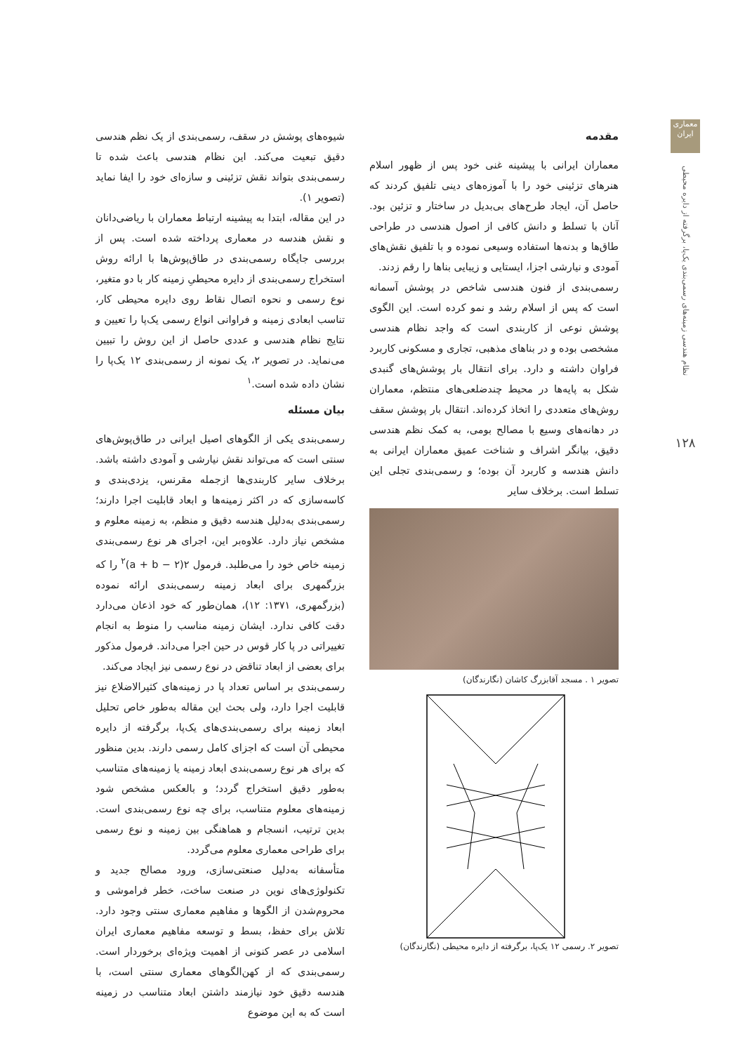معماری ایران
نظام هندسی زمینه‌های رسمی‌بندی یک‌پا، برگرفته از دایره محیطی
۱۲۸
مقدمه
معماران ایرانی با پیشینه غنی خود پس از ظهور اسلام هنرهای تزئینی خود را با آموزه‌های دینی تلفیق کردند که حاصل آن، ایجاد طرح‌های بی‌بدیل در ساختار و تزئین بود. آنان با تسلط و دانش کافی از اصول هندسی در طراحی طاق‌ها و بدنه‌ها استفاده وسیعی نموده و با تلفیق نقش‌های آمودی و نیارشی اجزا، ایستایی و زیبایی بناها را رقم زدند.
رسمی‌بندی از فنون هندسی شاخص در پوشش آسمانه است که پس از اسلام رشد و نمو کرده است. این الگوی پوشش نوعی از کاربندی است که واجد نظام هندسی مشخصی بوده و در بناهای مذهبی، تجاری و مسکونی کاربرد فراوان داشته و دارد. برای انتقال بار پوشش‌های گنبدی شکل به پایه‌ها در محیط چندضلعی‌های منتظم، معماران روش‌های متعددی را اتخاذ کرده‌اند. انتقال بار پوشش سقف در دهانه‌های وسیع با مصالح بومی، به کمک نظم هندسی دقیق، بیانگر اشراف و شناخت عمیق معماران ایرانی به دانش هندسه و کاربرد آن بوده؛ و رسمی‌بندی تجلی این تسلط است. برخلاف سایر
تصویر ۱ . مسجد آقابزرگ کاشان (نگارندگان)
تصویر ۲. رسمی ۱۲ یک‌پا، برگرفته از دایره محیطی (نگارندگان)
شیوه‌های پوشش در سقف، رسمی‌بندی از یک نظم هندسی دقیق تبعیت می‌کند. این نظام هندسی باعث شده تا رسمی‌بندی بتواند نقش تزئینی و سازه‌ای خود را ایفا نماید (تصویر ۱).
در این مقاله، ابتدا به پیشینه ارتباط معماران با ریاضی‌دانان و نقش هندسه در معماری پرداخته شده است. پس از بررسی جایگاه رسمی‌بندی در طاق‌پوش‌ها با ارائه روش استخراج رسمی‌بندی از دایره محیطیِ زمینه کار با دو متغیر، نوع رسمی و نحوه اتصال نقاط روی دایره محیطی کار، تناسب ابعادی زمینه و فراوانی انواع رسمی یک‌پا را تعیین و نتایج نظام هندسی و عددی حاصل از این روش را تبیین می‌نماید. در تصویر ۲، یک نمونه از رسمی‌بندی ۱۲ یک‌پا را نشان داده شده است.<sup>۱</sup>
بیان مسئله
رسمی‌بندی یکی از الگوهای اصیل ایرانی در طاق‌پوش‌های سنتی است که می‌تواند نقش نیارشی و آمودی داشته باشد. برخلاف سایر کاربندی‌ها ازجمله مقرنس، یزدی‌بندی و کاسه‌سازی که در اکثر زمینه‌ها و ابعاد قابلیت اجرا دارند؛ رسمی‌بندی به‌دلیل هندسه دقیق و منظم، به زمینه معلوم و مشخص نیاز دارد. علاوه‌بر این، اجرای هر نوع رسمی‌بندی زمینه خاص خود را می‌طلبد. فرمول ۲(a + b − ۲)<sup>۲</sup> را که بزرگمهری برای ابعاد زمینه رسمی‌بندی ارائه نموده (بزرگمهری، ۱۳۷۱: ۱۲)، همان‌طور که خود اذعان می‌دارد دقت کافی ندارد. ایشان زمینه مناسب را منوط به انجام تغییراتی در پا کار قوس در حین اجرا می‌داند. فرمول مذکور برای بعضی از ابعاد تناقض در نوع رسمی نیز ایجاد می‌کند.
رسمی‌بندی بر اساس تعداد پا در زمینه‌های کثیرالاضلاع نیز قابلیت اجرا دارد، ولی بحث این مقاله به‌طور خاص تحلیل ابعاد زمینه برای رسمی‌بندی‌های یک‌پا، برگرفته از دایره محیطی آن است که اجزای کامل رسمی دارند. بدین منظور که برای هر نوع رسمی‌بندی ابعاد زمینه یا زمینه‌های متناسب به‌طور دقیق استخراج گردد؛ و بالعکس مشخص شود زمینه‌های معلوم متناسب، برای چه نوع رسمی‌بندی است. بدین ترتیب، انسجام و هماهنگی بین زمینه و نوع رسمی برای طراحی معماری معلوم می‌گردد.
متأسفانه به‌دلیل صنعتی‌سازی، ورود مصالح جدید و تکنولوژی‌های نوین در صنعت ساخت، خطر فراموشی و محروم‌شدن از الگوها و مفاهیم معماری سنتی وجود دارد. تلاش برای حفظ، بسط و توسعه مفاهیم معماری ایران اسلامی در عصر کنونی از اهمیت ویژه‌ای برخوردار است. رسمی‌بندی که از کهن‌الگوهای معماری سنتی است، با هندسه دقیق خود نیازمند داشتن ابعاد متناسب در زمینه است که به این موضوع